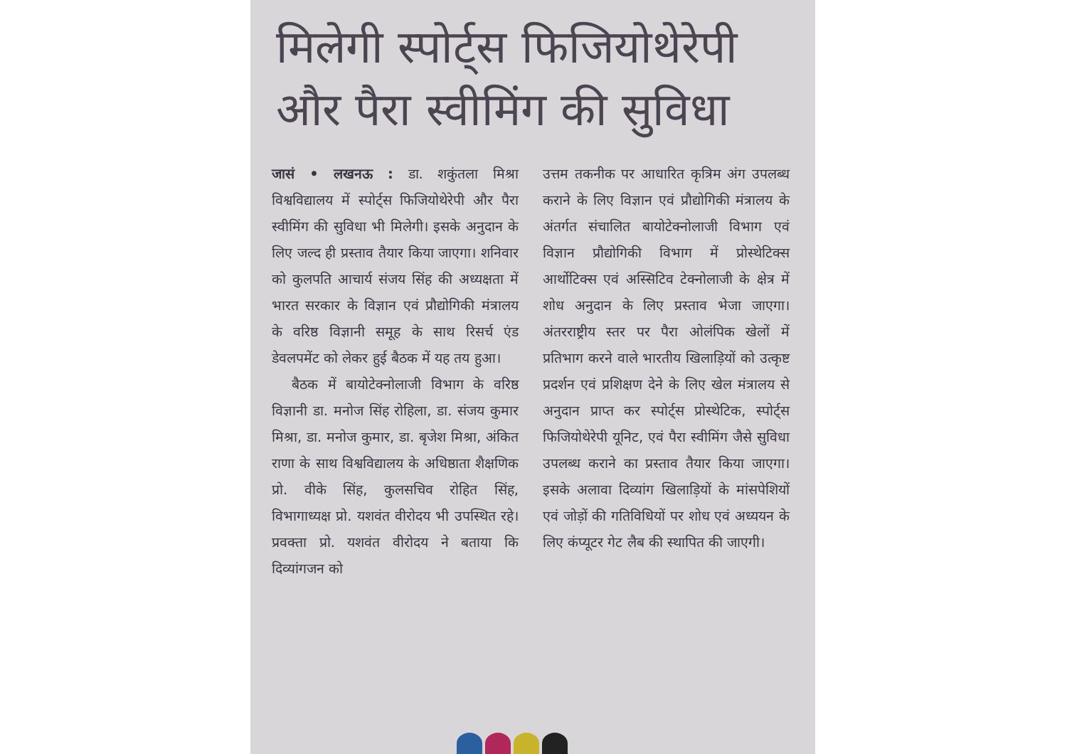मिलेगी स्पोर्ट्स फिजियोथेरेपी और पैरा स्वीमिंग की सुविधा
जासं • लखनऊ : डा. शकुंतला मिश्रा विश्वविद्यालय में स्पोर्ट्स फिजियोथेरेपी और पैरा स्वीमिंग की सुविधा भी मिलेगी। इसके अनुदान के लिए जल्द ही प्रस्ताव तैयार किया जाएगा। शनिवार को कुलपति आचार्य संजय सिंह की अध्यक्षता में भारत सरकार के विज्ञान एवं प्रौद्योगिकी मंत्रालय के वरिष्ठ विज्ञानी समूह के साथ रिसर्च एंड डेवलपमेंट को लेकर हुई बैठक में यह तय हुआ।
बैठक में बायोटेक्नोलाजी विभाग के वरिष्ठ विज्ञानी डा. मनोज सिंह रोहिला, डा. संजय कुमार मिश्रा, डा. मनोज कुमार, डा. बृजेश मिश्रा, अंकित राणा के साथ विश्वविद्यालय के अधिष्ठाता शैक्षणिक प्रो. वीके सिंह, कुलसचिव रोहित सिंह, विभागाध्यक्ष प्रो. यशवंत वीरोदय भी उपस्थित रहे। प्रवक्ता प्रो. यशवंत वीरोदय ने बताया कि दिव्यांगजन को
उत्तम तकनीक पर आधारित कृत्रिम अंग उपलब्ध कराने के लिए विज्ञान एवं प्रौद्योगिकी मंत्रालय के अंतर्गत संचालित बायोटेक्नोलाजी विभाग एवं विज्ञान प्रौद्योगिकी विभाग में प्रोस्थेटिक्स आर्थोटिक्स एवं अस्सिटिव टेक्नोलाजी के क्षेत्र में शोध अनुदान के लिए प्रस्ताव भेजा जाएगा। अंतरराष्ट्रीय स्तर पर पैरा ओलंपिक खेलों में प्रतिभाग करने वाले भारतीय खिलाड़ियों को उत्कृष्ट प्रदर्शन एवं प्रशिक्षण देने के लिए खेल मंत्रालय से अनुदान प्राप्त कर स्पोर्ट्स प्रोस्थेटिक, स्पोर्ट्स फिजियोथेरेपी यूनिट, एवं पैरा स्वीमिंग जैसे सुविधा उपलब्ध कराने का प्रस्ताव तैयार किया जाएगा। इसके अलावा दिव्यांग खिलाड़ियों के मांसपेशियों एवं जोड़ों की गतिविधियों पर शोध एवं अध्ययन के लिए कंप्यूटर गेट लैब की स्थापित की जाएगी।